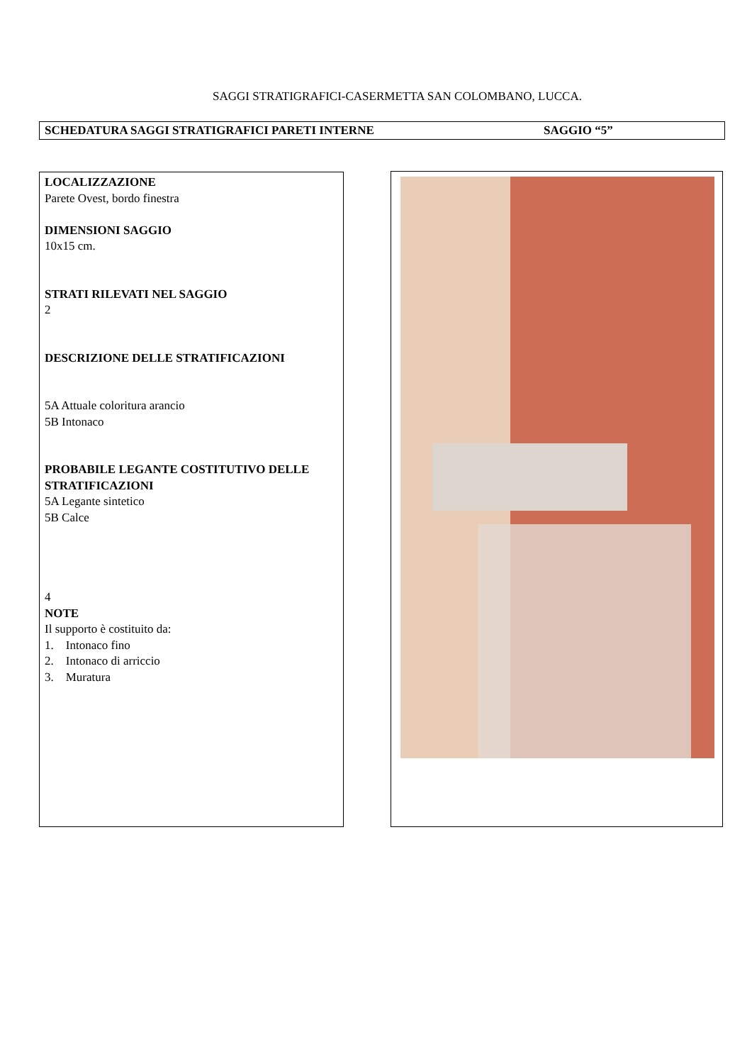SAGGI STRATIGRAFICI-CASERMETTA SAN COLOMBANO, LUCCA.
SCHEDATURA SAGGI STRATIGRAFICI PARETI INTERNE SAGGIO “5”
LOCALIZZAZIONE
Parete Ovest, bordo finestra
DIMENSIONI SAGGIO
10x15 cm.
STRATI RILEVATI NEL SAGGIO
2
DESCRIZIONE DELLE STRATIFICAZIONI
5A Attuale coloritura arancio
5B Intonaco
PROBABILE LEGANTE COSTITUTIVO DELLE STRATIFICAZIONI
5A Legante sintetico
5B Calce
4
NOTE
Il supporto è costituito da:
1. Intonaco fino
2. Intonaco di arriccio
3. Muratura